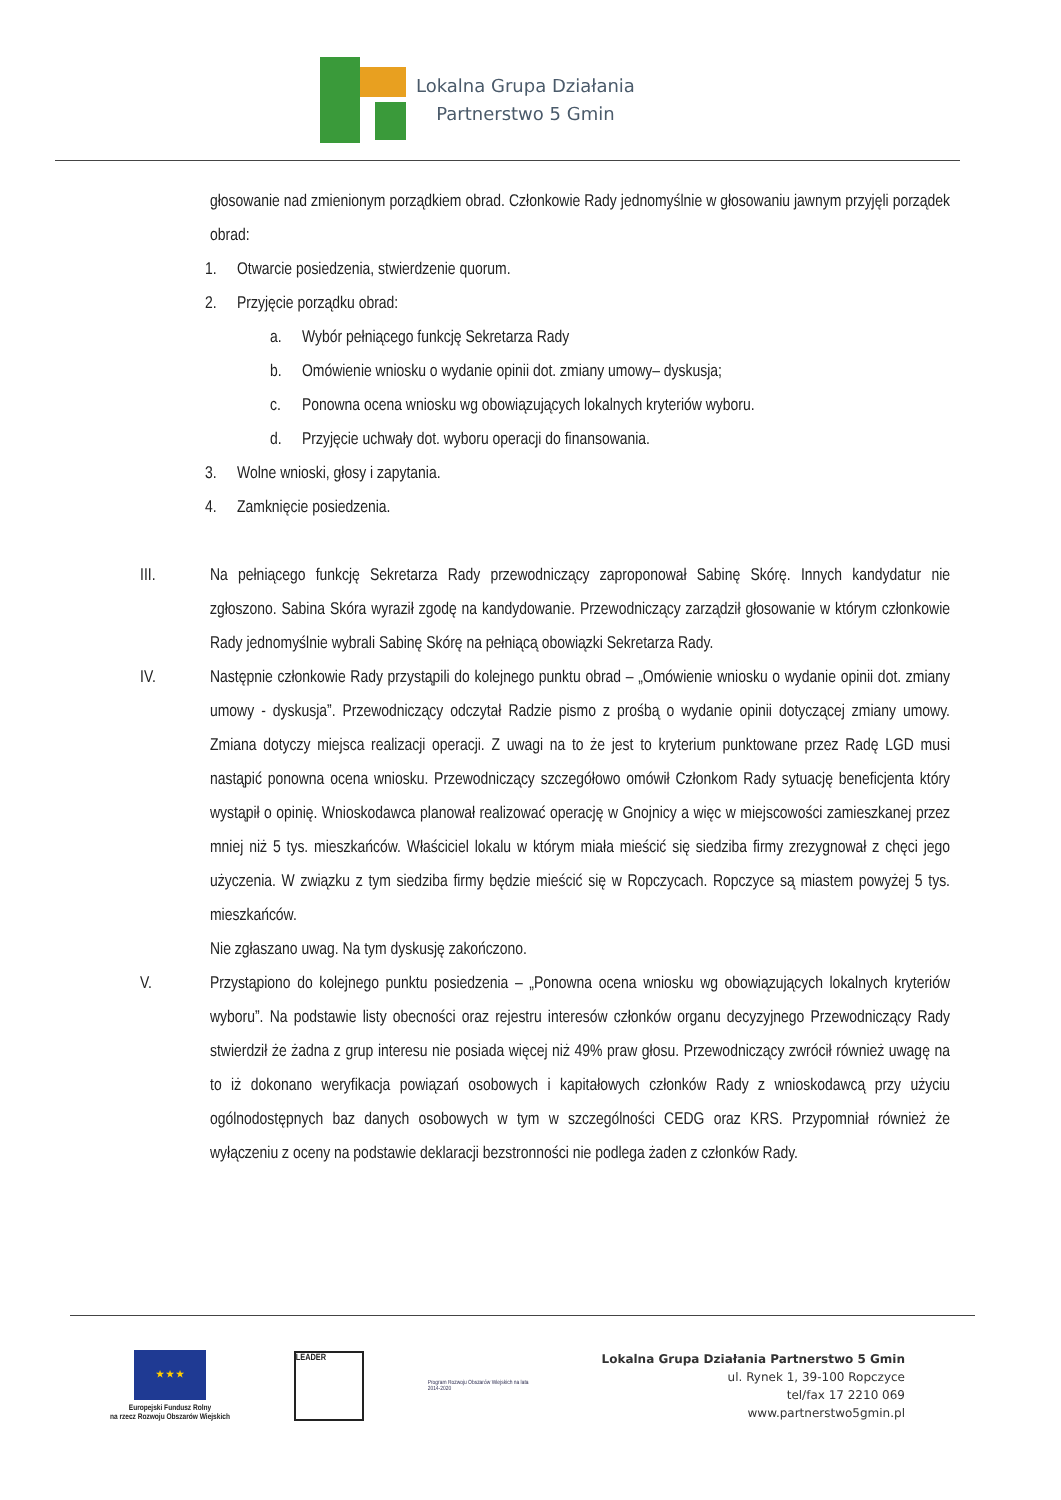Lokalna Grupa Działania
Partnerstwo 5 Gmin
głosowanie nad zmienionym porządkiem obrad. Członkowie Rady jednomyślnie w głosowaniu jawnym przyjęli porządek obrad:
1. Otwarcie posiedzenia, stwierdzenie quorum.
2. Przyjęcie porządku obrad:
a. Wybór pełniącego funkcję Sekretarza Rady
b. Omówienie wniosku o wydanie opinii dot. zmiany umowy– dyskusja;
c. Ponowna ocena wniosku wg obowiązujących lokalnych kryteriów wyboru.
d. Przyjęcie uchwały dot. wyboru operacji do finansowania.
3. Wolne wnioski, głosy i zapytania.
4. Zamknięcie posiedzenia.
III. Na pełniącego funkcję Sekretarza Rady przewodniczący zaproponował Sabinę Skórę. Innych kandydatur nie zgłoszono. Sabina Skóra wyraził zgodę na kandydowanie. Przewodniczący zarządził głosowanie w którym członkowie Rady jednomyślnie wybrali Sabinę Skórę na pełniącą obowiązki Sekretarza Rady.
IV. Następnie członkowie Rady przystąpili do kolejnego punktu obrad – „Omówienie wniosku o wydanie opinii dot. zmiany umowy - dyskusja”. Przewodniczący odczytał Radzie pismo z prośbą o wydanie opinii dotyczącej zmiany umowy. Zmiana dotyczy miejsca realizacji operacji. Z uwagi na to że jest to kryterium punktowane przez Radę LGD musi nastąpić ponowna ocena wniosku. Przewodniczący szczegółowo omówił Członkom Rady sytuację beneficjenta który wystąpił o opinię. Wnioskodawca planował realizować operację w Gnojnicy a więc w miejscowości zamieszkanej przez mniej niż 5 tys. mieszkańców. Właściciel lokalu w którym miała mieścić się siedziba firmy zrezygnował z chęci jego użyczenia. W związku z tym siedziba firmy będzie mieścić się w Ropczycach. Ropczyce są miastem powyżej 5 tys. mieszkańców.
Nie zgłaszano uwag. Na tym dyskusję zakończono.
V. Przystąpiono do kolejnego punktu posiedzenia – „Ponowna ocena wniosku wg obowiązujących lokalnych kryteriów wyboru”. Na podstawie listy obecności oraz rejestru interesów członków organu decyzyjnego Przewodniczący Rady stwierdził że żadna z grup interesu nie posiada więcej niż 49% praw głosu. Przewodniczący zwrócił również uwagę na to iż dokonano weryfikacja powiązań osobowych i kapitałowych członków Rady z wnioskodawcą przy użyciu ogólnodostępnych baz danych osobowych w tym w szczególności CEDG oraz KRS. Przypomniał również że wyłączeniu z oceny na podstawie deklaracji bezstronności nie podlega żaden z członków Rady.
★ ★ ★
Europejski Fundusz Rolny
na rzecz Rozwoju Obszarów Wiejskich
LEADER
Program Rozwoju Obszarów Wiejskich na lata 2014-2020
Lokalna Grupa Działania Partnerstwo 5 Gmin
ul. Rynek 1, 39-100 Ropczyce
tel/fax 17 2210 069
www.partnerstwo5gmin.pl